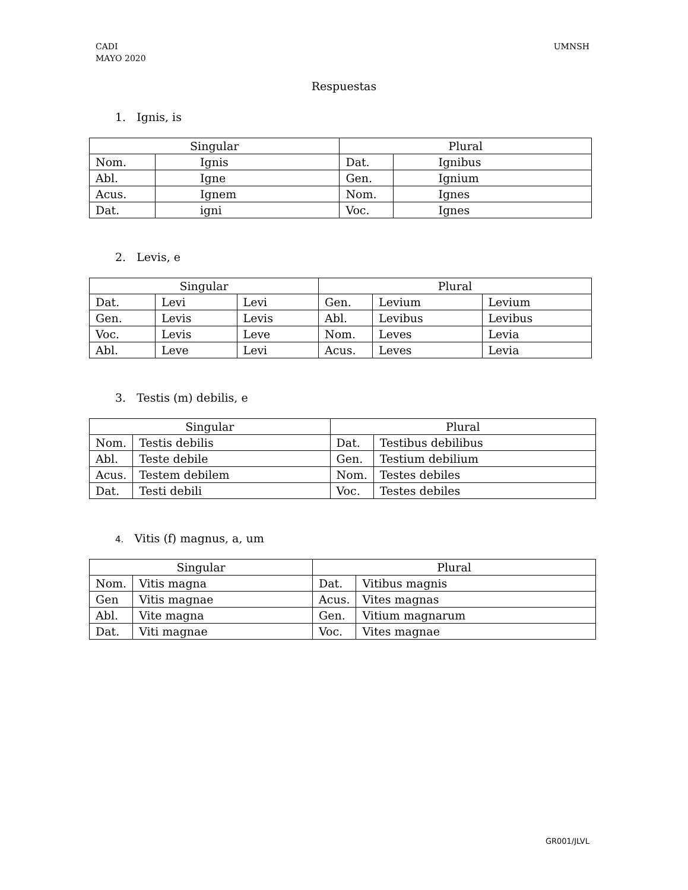CADI
MAYO 2020
UMNSH
Respuestas
1. Ignis, is
| Singular | | Plural | |
| Nom. | Ignis | Dat. | Ignibus |
| Abl. | Igne | Gen. | Ignium |
| Acus. | Ignem | Nom. | Ignes |
| Dat. | igni | Voc. | Ignes |
2. Levis, e
| Singular | | | Plural | | |
| Dat. | Levi | Levi | Gen. | Levium | Levium |
| Gen. | Levis | Levis | Abl. | Levibus | Levibus |
| Voc. | Levis | Leve | Nom. | Leves | Levia |
| Abl. | Leve | Levi | Acus. | Leves | Levia |
3. Testis (m) debilis, e
| Singular | | Plural | |
| Nom. | Testis debilis | Dat. | Testibus debilibus |
| Abl. | Teste debile | Gen. | Testium debilium |
| Acus. | Testem debilem | Nom. | Testes debiles |
| Dat. | Testi debili | Voc. | Testes debiles |
4. Vitis (f) magnus, a, um
| Singular | | Plural | |
| Nom. | Vitis magna | Dat. | Vitibus magnis |
| Gen | Vitis magnae | Acus. | Vites magnas |
| Abl. | Vite magna | Gen. | Vitium magnarum |
| Dat. | Viti magnae | Voc. | Vites magnae |
GR001/JLVL